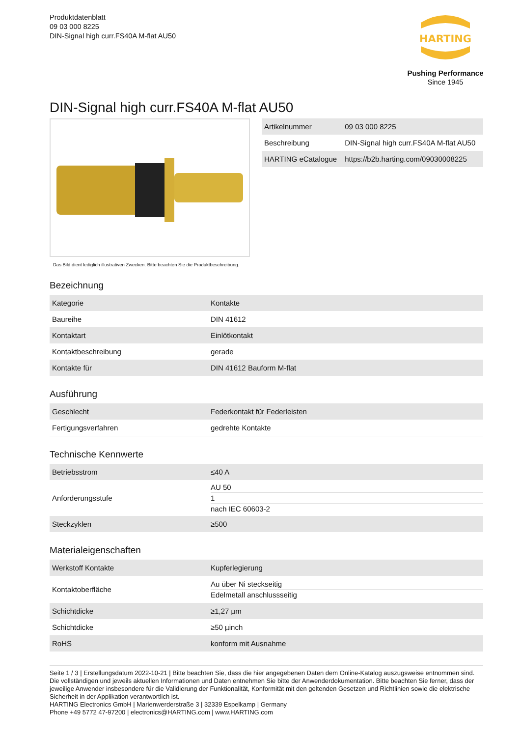Produktdatenblatt
09 03 000 8225
DIN-Signal high curr.FS40A M-flat AU50
HARTING
Pushing Performance
Since 1945
DIN-Signal high curr.FS40A M-flat AU50
Das Bild dient lediglich illustrativen Zwecken. Bitte beachten Sie die Produktbeschreibung.
| Artikelnummer | 09 03 000 8225 |
| Beschreibung | DIN-Signal high curr.FS40A M-flat AU50 |
| HARTING eCatalogue | https://b2b.harting.com/09030008225 |
Bezeichnung
| Kategorie | Kontakte |
| Baureihe | DIN 41612 |
| Kontaktart | Einlötkontakt |
| Kontaktbeschreibung | gerade |
| Kontakte für | DIN 41612 Bauform M-flat |
Ausführung
| Geschlecht | Federkontakt für Federleisten |
| Fertigungsverfahren | gedrehte Kontakte |
Technische Kennwerte
| Betriebsstrom | ≤40 A |
| Anforderungsstufe | AU 50 1 nach IEC 60603-2 |
| Steckzyklen | ≥500 |
Materialeigenschaften
| Werkstoff Kontakte | Kupferlegierung |
| Kontaktoberfläche | Au über Ni steckseitig Edelmetall anschlussseitig |
| Schichtdicke | ≥1,27 µm |
| Schichtdicke | ≥50 µinch |
| RoHS | konform mit Ausnahme |
Seite 1 / 3 | Erstellungsdatum 2022-10-21 | Bitte beachten Sie, dass die hier angegebenen Daten dem Online-Katalog auszugsweise entnommen sind. Die vollständigen und jeweils aktuellen Informationen und Daten entnehmen Sie bitte der Anwenderdokumentation. Bitte beachten Sie ferner, dass der jeweilige Anwender insbesondere für die Validierung der Funktionalität, Konformität mit den geltenden Gesetzen und Richtlinien sowie die elektrische Sicherheit in der Applikation verantwortlich ist.
HARTING Electronics GmbH | Marienwerderstraße 3 | 32339 Espelkamp | Germany
Phone +49 5772 47-97200 | electronics@HARTING.com | www.HARTING.com